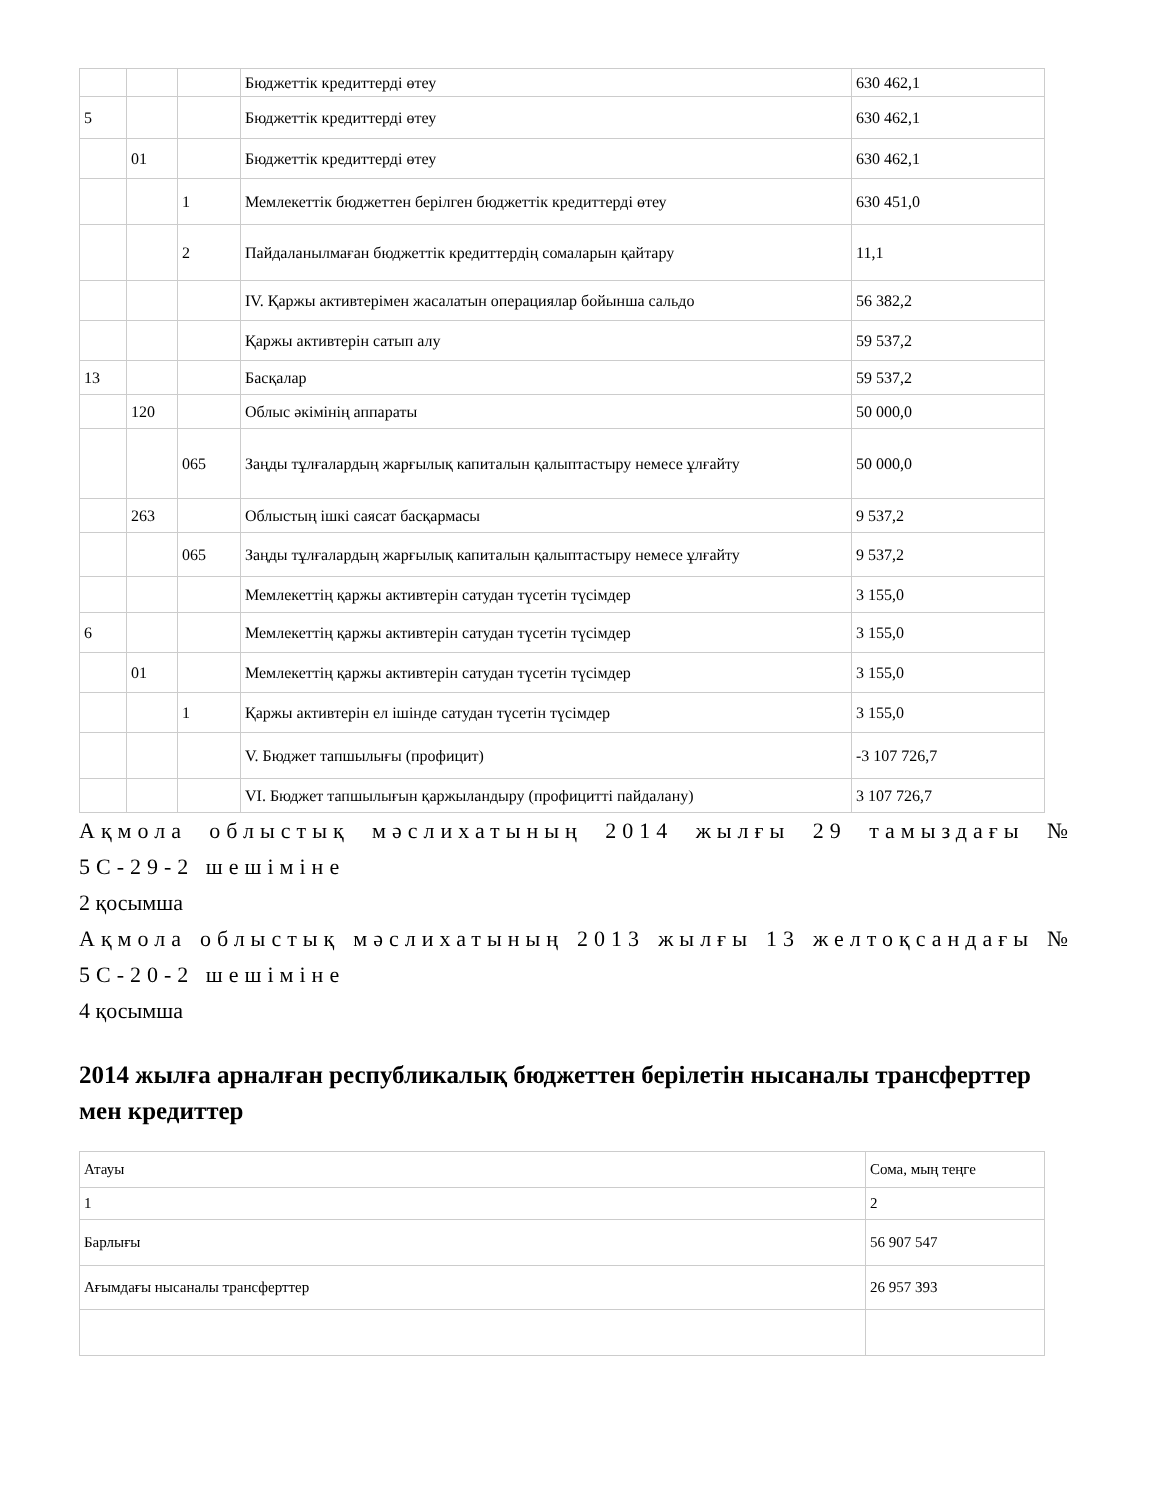| | | | Бюджеттік кредиттерді өтеу | 630 462,1 |
| 5 | | | Бюджеттік кредиттерді өтеу | 630 462,1 |
| | 01 | | Бюджеттік кредиттерді өтеу | 630 462,1 |
| | | 1 | Мемлекеттік бюджеттен берілген бюджеттік кредиттерді өтеу | 630 451,0 |
| | | 2 | Пайдаланылмаған бюджеттік кредиттердің сомаларын қайтару | 11,1 |
| | | | IV. Қаржы активтерімен жасалатын операциялар бойынша сальдо | 56 382,2 |
| | | | Қаржы активтерін сатып алу | 59 537,2 |
| 13 | | | Басқалар | 59 537,2 |
| | 120 | | Облыс әкімінің аппараты | 50 000,0 |
| | | 065 | Заңды тұлғалардың жарғылық капиталын қалыптастыру немесе ұлғайту | 50 000,0 |
| | 263 | | Облыстың ішкі саясат басқармасы | 9 537,2 |
| | | 065 | Заңды тұлғалардың жарғылық капиталын қалыптастыру немесе ұлғайту | 9 537,2 |
| | | | Мемлекеттің қаржы активтерін сатудан түсетін түсімдер | 3 155,0 |
| 6 | | | Мемлекеттің қаржы активтерін сатудан түсетін түсімдер | 3 155,0 |
| | 01 | | Мемлекеттің қаржы активтерін сатудан түсетін түсімдер | 3 155,0 |
| | | 1 | Қаржы активтерін ел ішінде сатудан түсетін түсімдер | 3 155,0 |
| | | | V. Бюджет тапшылығы (профицит) | -3 107 726,7 |
| | | | VI. Бюджет тапшылығын қаржыландыру (профицитті пайдалану) | 3 107 726,7 |
Ақмола облыстық мәслихатының 2014 жылғы 29 тамыздағы № 5С-29-2 шешіміне
2 қосымша
Ақмола облыстық мәслихатының 2013 жылғы 13 желтоқсандағы № 5С-20-2 шешіміне
4 қосымша
2014 жылға арналған республикалық бюджеттен берілетін нысаналы трансферттер мен кредиттер
| Атауы | Сома, мың теңге |
| 1 | 2 |
| Барлығы | 56 907 547 |
| Ағымдағы нысаналы трансферттер | 26 957 393 |